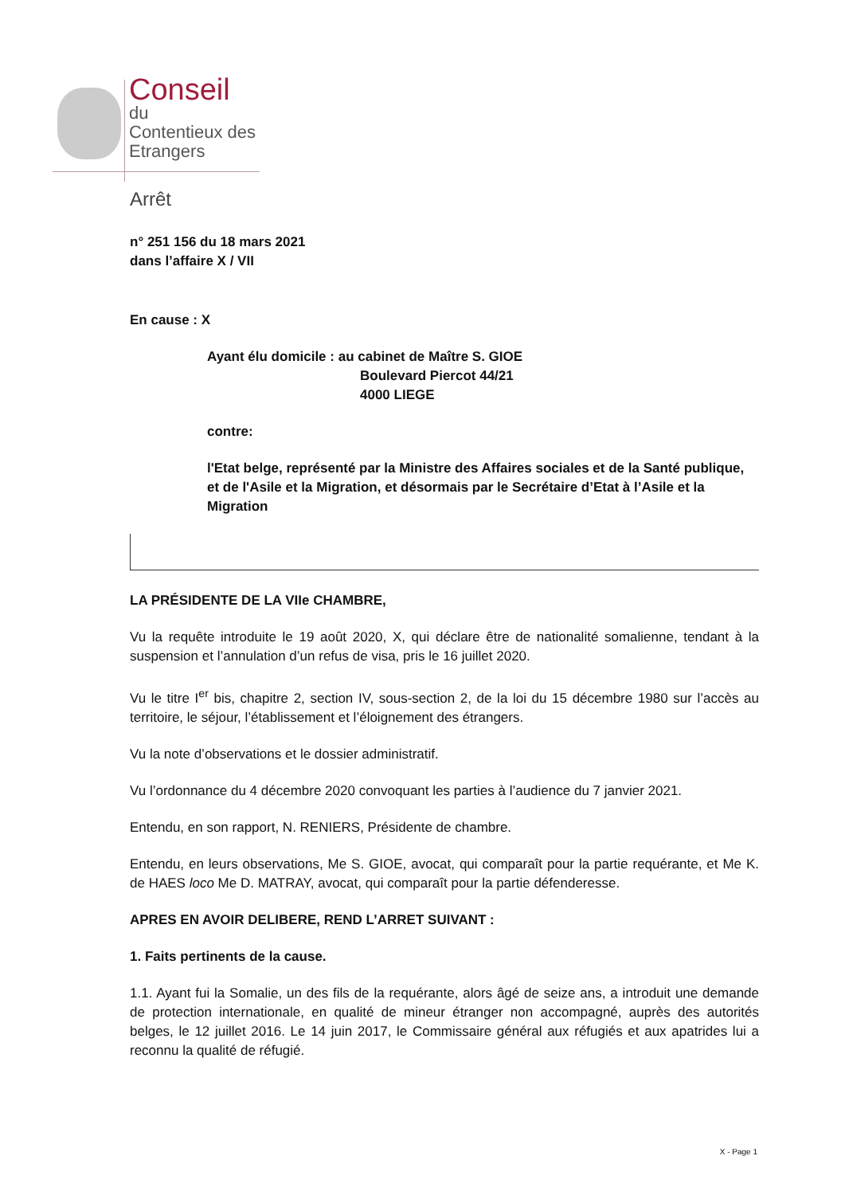Conseil
du
Contentieux des
Etrangers
Arrêt
n° 251 156 du 18 mars 2021
dans l’affaire X / VII
En cause : X
Ayant élu domicile : au cabinet de Maître S. GIOE
Boulevard Piercot 44/21
4000 LIEGE
contre:
l'Etat belge, représenté par la Ministre des Affaires sociales et de la Santé publique, et de l'Asile et la Migration, et désormais par le Secrétaire d’Etat à l’Asile et la Migration
LA PRÉSIDENTE DE LA VIIe CHAMBRE,
Vu la requête introduite le 19 août 2020, X, qui déclare être de nationalité somalienne, tendant à la suspension et l’annulation d’un refus de visa, pris le 16 juillet 2020.
Vu le titre I<sup>er</sup> bis, chapitre 2, section IV, sous-section 2, de la loi du 15 décembre 1980 sur l’accès au territoire, le séjour, l’établissement et l’éloignement des étrangers.
Vu la note d’observations et le dossier administratif.
Vu l’ordonnance du 4 décembre 2020 convoquant les parties à l’audience du 7 janvier 2021.
Entendu, en son rapport, N. RENIERS, Présidente de chambre.
Entendu, en leurs observations, Me S. GIOE, avocat, qui comparaît pour la partie requérante, et Me K. de HAES loco Me D. MATRAY, avocat, qui comparaît pour la partie défenderesse.
APRES EN AVOIR DELIBERE, REND L’ARRET SUIVANT :
1. Faits pertinents de la cause.
1.1. Ayant fui la Somalie, un des fils de la requérante, alors âgé de seize ans, a introduit une demande de protection internationale, en qualité de mineur étranger non accompagné, auprès des autorités belges, le 12 juillet 2016. Le 14 juin 2017, le Commissaire général aux réfugiés et aux apatrides lui a reconnu la qualité de réfugié.
X - Page 1